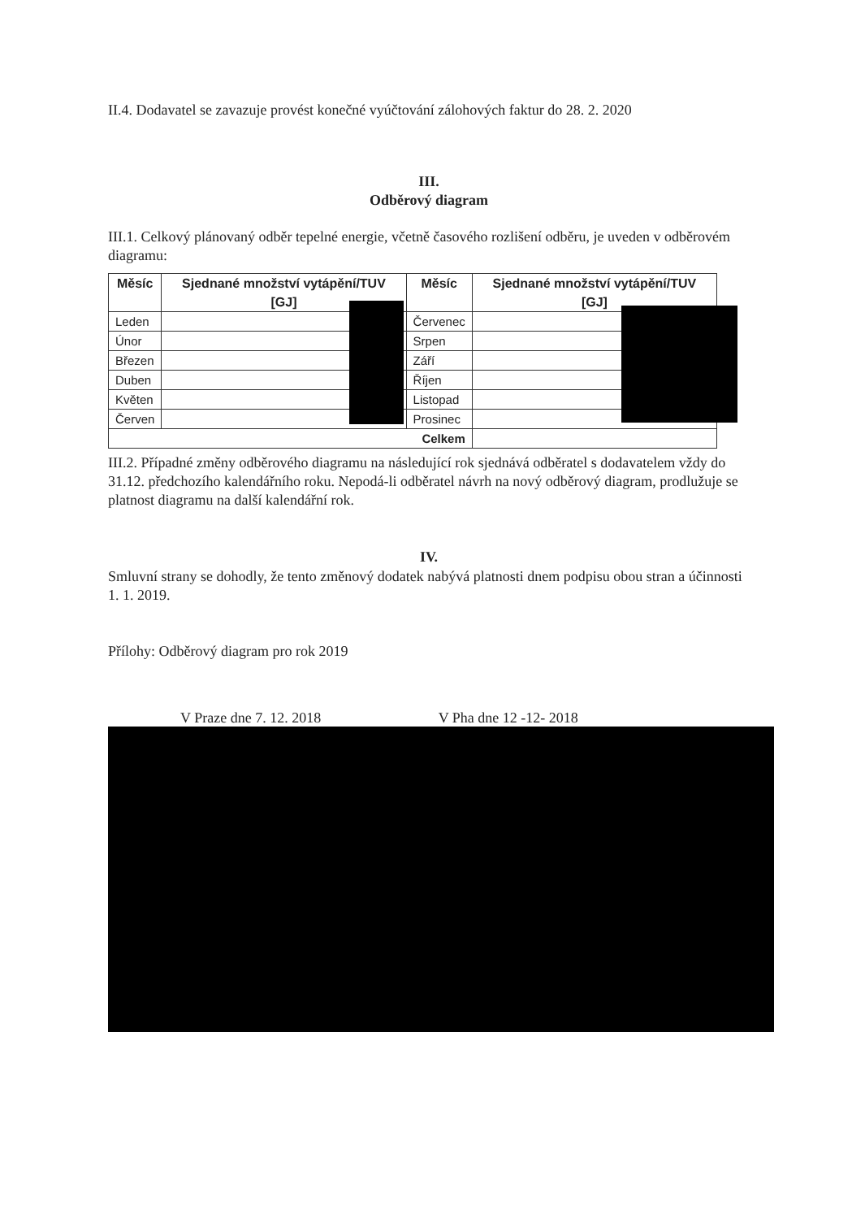II.4. Dodavatel se zavazuje provést konečné vyúčtování zálohových faktur do 28. 2. 2020
III.
Odběrový diagram
III.1. Celkový plánovaný odběr tepelné energie, včetně časového rozlišení odběru, je uveden v odběrovém diagramu:
| Měsíc | Sjednané množství vytápění/TUV [GJ] | Měsíc | Sjednané množství vytápění/TUV [GJ] |
| --- | --- | --- | --- |
| Leden | | Červenec | |
| Únor | | Srpen | |
| Březen | | Září | |
| Duben | | Říjen | |
| Květen | | Listopad | |
| Červen | | Prosinec | |
| Celkem | | | |
III.2. Případné změny odběrového diagramu na následující rok sjednává odběratel s dodavatelem vždy do 31.12. předchozího kalendářního roku. Nepodá-li odběratel návrh na nový odběrový diagram, prodlužuje se platnost diagramu na další kalendářní rok.
IV.
Smluvní strany se dohodly, že tento změnový dodatek nabývá platnosti dnem podpisu obou stran a účinnosti 1. 1. 2019.
Přílohy: Odběrový diagram pro rok 2019
V Praze dne 7. 12. 2018 V Pha dne 12 -12- 2018